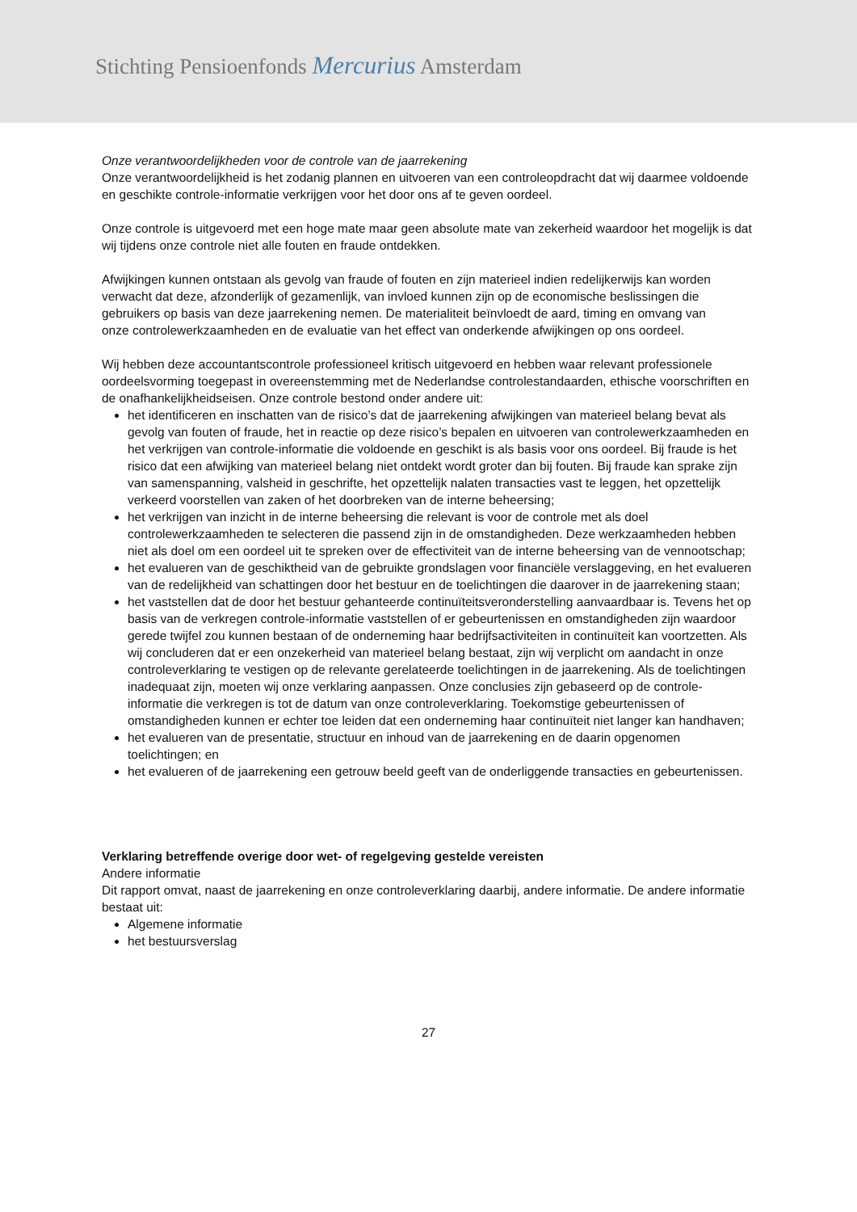Stichting Pensioenfonds Mercurius Amsterdam
Onze verantwoordelijkheden voor de controle van de jaarrekening
Onze verantwoordelijkheid is het zodanig plannen en uitvoeren van een controleopdracht dat wij daarmee voldoende en geschikte controle-informatie verkrijgen voor het door ons af te geven oordeel.
Onze controle is uitgevoerd met een hoge mate maar geen absolute mate van zekerheid waardoor het mogelijk is dat wij tijdens onze controle niet alle fouten en fraude ontdekken.
Afwijkingen kunnen ontstaan als gevolg van fraude of fouten en zijn materieel indien redelijkerwijs kan worden verwacht dat deze, afzonderlijk of gezamenlijk, van invloed kunnen zijn op de economische beslissingen die gebruikers op basis van deze jaarrekening nemen. De materialiteit beïnvloedt de aard, timing en omvang van onze controlewerkzaamheden en de evaluatie van het effect van onderkende afwijkingen op ons oordeel.
Wij hebben deze accountantscontrole professioneel kritisch uitgevoerd en hebben waar relevant professionele oordeelsvorming toegepast in overeenstemming met de Nederlandse controlestandaarden, ethische voorschriften en de onafhankelijkheidseisen. Onze controle bestond onder andere uit:
het identificeren en inschatten van de risico’s dat de jaarrekening afwijkingen van materieel belang bevat als gevolg van fouten of fraude, het in reactie op deze risico’s bepalen en uitvoeren van controlewerkzaamheden en het verkrijgen van controle-informatie die voldoende en geschikt is als basis voor ons oordeel. Bij fraude is het risico dat een afwijking van materieel belang niet ontdekt wordt groter dan bij fouten. Bij fraude kan sprake zijn van samenspanning, valsheid in geschrifte, het opzettelijk nalaten transacties vast te leggen, het opzettelijk verkeerd voorstellen van zaken of het doorbreken van de interne beheersing;
het verkrijgen van inzicht in de interne beheersing die relevant is voor de controle met als doel controlewerkzaamheden te selecteren die passend zijn in de omstandigheden. Deze werkzaamheden hebben niet als doel om een oordeel uit te spreken over de effectiviteit van de interne beheersing van de vennootschap;
het evalueren van de geschiktheid van de gebruikte grondslagen voor financiële verslaggeving, en het evalueren van de redelijkheid van schattingen door het bestuur en de toelichtingen die daarover in de jaarrekening staan;
het vaststellen dat de door het bestuur gehanteerde continuïteitsveronderstelling aanvaardbaar is. Tevens het op basis van de verkregen controle-informatie vaststellen of er gebeurtenissen en omstandigheden zijn waardoor gerede twijfel zou kunnen bestaan of de onderneming haar bedrijfsactiviteiten in continuïteit kan voortzetten. Als wij concluderen dat er een onzekerheid van materieel belang bestaat, zijn wij verplicht om aandacht in onze controleverklaring te vestigen op de relevante gerelateerde toelichtingen in de jaarrekening. Als de toelichtingen inadequaat zijn, moeten wij onze verklaring aanpassen. Onze conclusies zijn gebaseerd op de controle-informatie die verkregen is tot de datum van onze controleverklaring. Toekomstige gebeurtenissen of omstandigheden kunnen er echter toe leiden dat een onderneming haar continuïteit niet langer kan handhaven;
het evalueren van de presentatie, structuur en inhoud van de jaarrekening en de daarin opgenomen toelichtingen; en
het evalueren of de jaarrekening een getrouw beeld geeft van de onderliggende transacties en gebeurtenissen.
Verklaring betreffende overige door wet- of regelgeving gestelde vereisten
Andere informatie
Dit rapport omvat, naast de jaarrekening en onze controleverklaring daarbij, andere informatie. De andere informatie bestaat uit:
Algemene informatie
het bestuursverslag
27